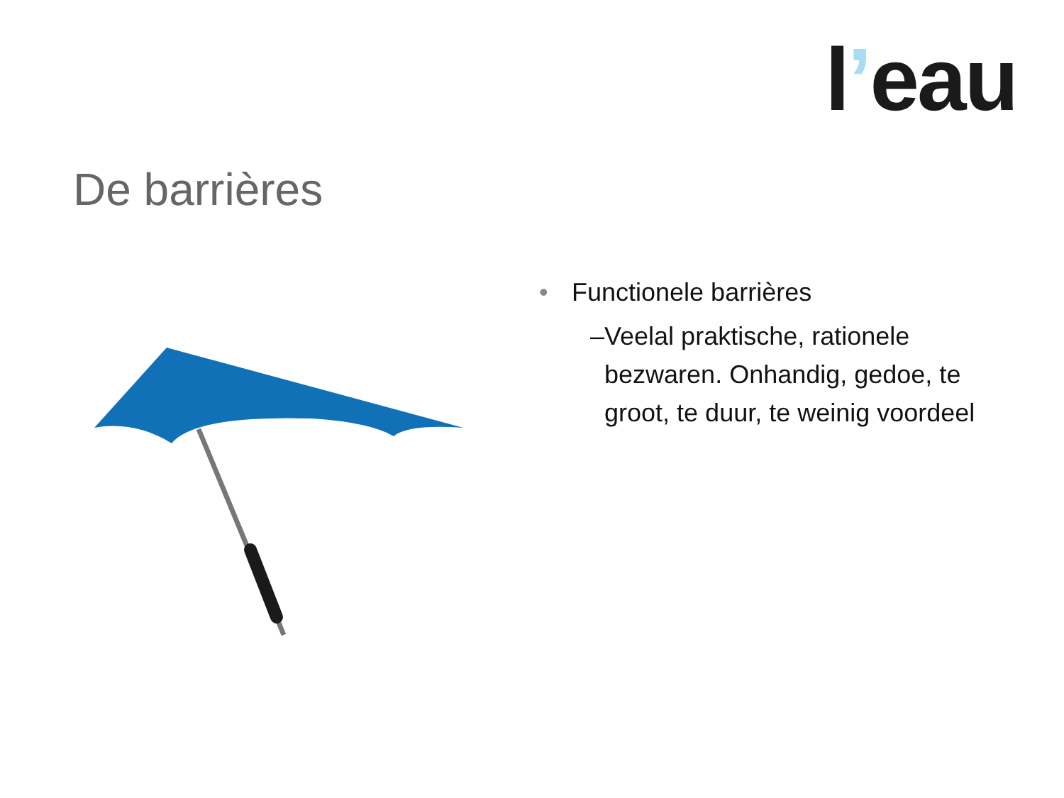l’eau
De barrières
• Functionele barrières
– Veelal praktische, rationele bezwaren. Onhandig, gedoe, te groot, te duur, te weinig voordeel